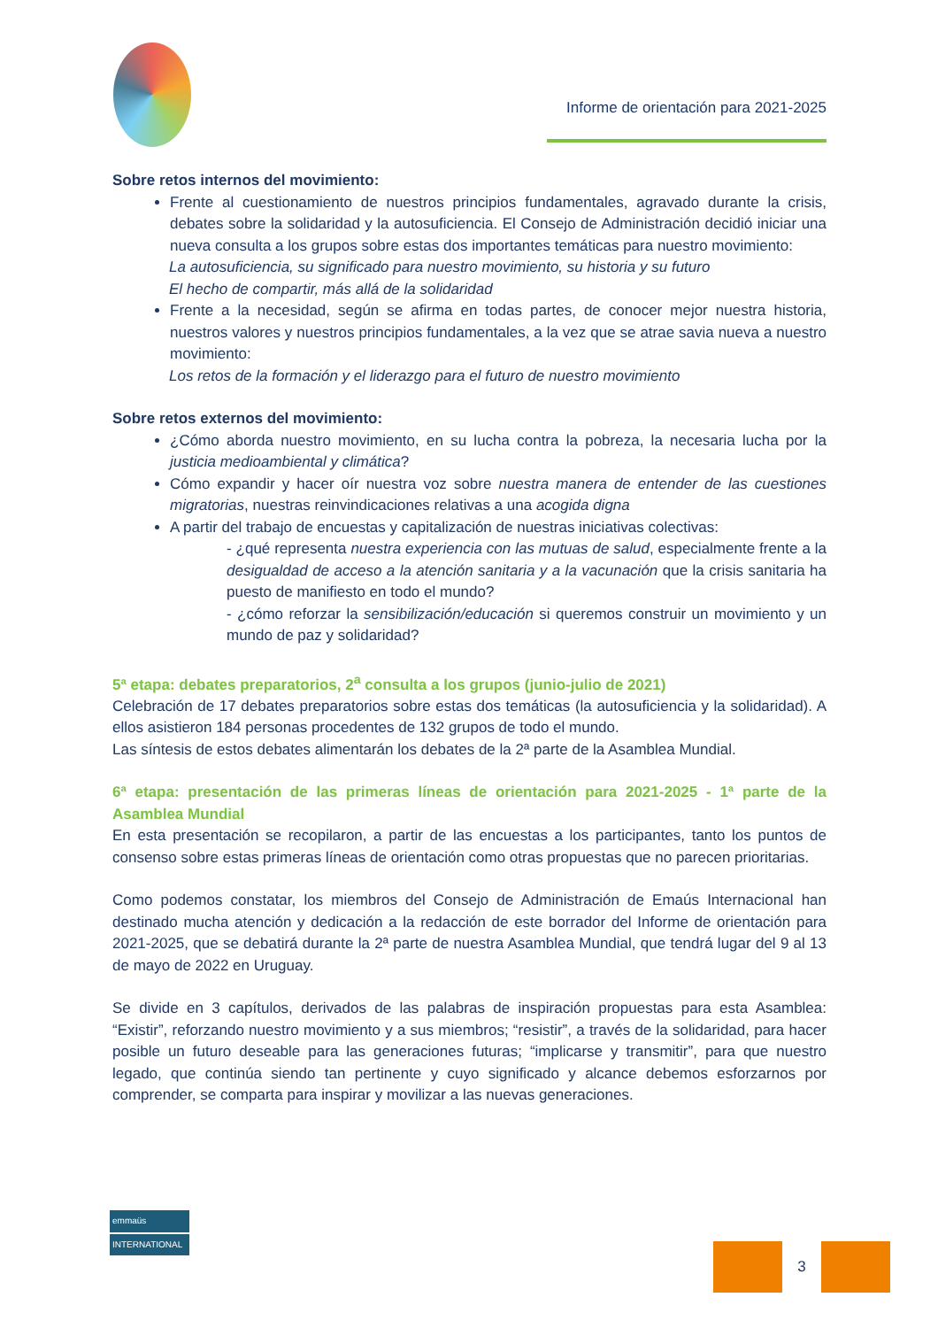Informe de orientación para 2021-2025
Sobre retos internos del movimiento:
Frente al cuestionamiento de nuestros principios fundamentales, agravado durante la crisis, debates sobre la solidaridad y la autosuficiencia. El Consejo de Administración decidió iniciar una nueva consulta a los grupos sobre estas dos importantes temáticas para nuestro movimiento:
La autosuficiencia, su significado para nuestro movimiento, su historia y su futuro
El hecho de compartir, más allá de la solidaridad
Frente a la necesidad, según se afirma en todas partes, de conocer mejor nuestra historia, nuestros valores y nuestros principios fundamentales, a la vez que se atrae savia nueva a nuestro movimiento:
Los retos de la formación y el liderazgo para el futuro de nuestro movimiento
Sobre retos externos del movimiento:
¿Cómo aborda nuestro movimiento, en su lucha contra la pobreza, la necesaria lucha por la justicia medioambiental y climática?
Cómo expandir y hacer oír nuestra voz sobre nuestra manera de entender de las cuestiones migratorias, nuestras reinvindicaciones relativas a una acogida digna
A partir del trabajo de encuestas y capitalización de nuestras iniciativas colectivas:
- ¿qué representa nuestra experiencia con las mutuas de salud, especialmente frente a la desigualdad de acceso a la atención sanitaria y a la vacunación que la crisis sanitaria ha puesto de manifiesto en todo el mundo?
- ¿cómo reforzar la sensibilización/educación si queremos construir un movimiento y un mundo de paz y solidaridad?
5ª etapa: debates preparatorios, 2<sup>a</sup> consulta a los grupos (junio-julio de 2021)
Celebración de 17 debates preparatorios sobre estas dos temáticas (la autosuficiencia y la solidaridad). A ellos asistieron 184 personas procedentes de 132 grupos de todo el mundo.
Las síntesis de estos debates alimentarán los debates de la 2ª parte de la Asamblea Mundial.
6ª etapa: presentación de las primeras líneas de orientación para 2021-2025 - 1ª parte de la Asamblea Mundial
En esta presentación se recopilaron, a partir de las encuestas a los participantes, tanto los puntos de consenso sobre estas primeras líneas de orientación como otras propuestas que no parecen prioritarias.
Como podemos constatar, los miembros del Consejo de Administración de Emaús Internacional han destinado mucha atención y dedicación a la redacción de este borrador del Informe de orientación para 2021-2025, que se debatirá durante la 2ª parte de nuestra Asamblea Mundial, que tendrá lugar del 9 al 13 de mayo de 2022 en Uruguay.
Se divide en 3 capítulos, derivados de las palabras de inspiración propuestas para esta Asamblea: “Existir”, reforzando nuestro movimiento y a sus miembros; “resistir”, a través de la solidaridad, para hacer posible un futuro deseable para las generaciones futuras; “implicarse y transmitir”, para que nuestro legado, que continúa siendo tan pertinente y cuyo significado y alcance debemos esforzarnos por comprender, se comparta para inspirar y movilizar a las nuevas generaciones.
emmaüs
INTERNATIONAL
3